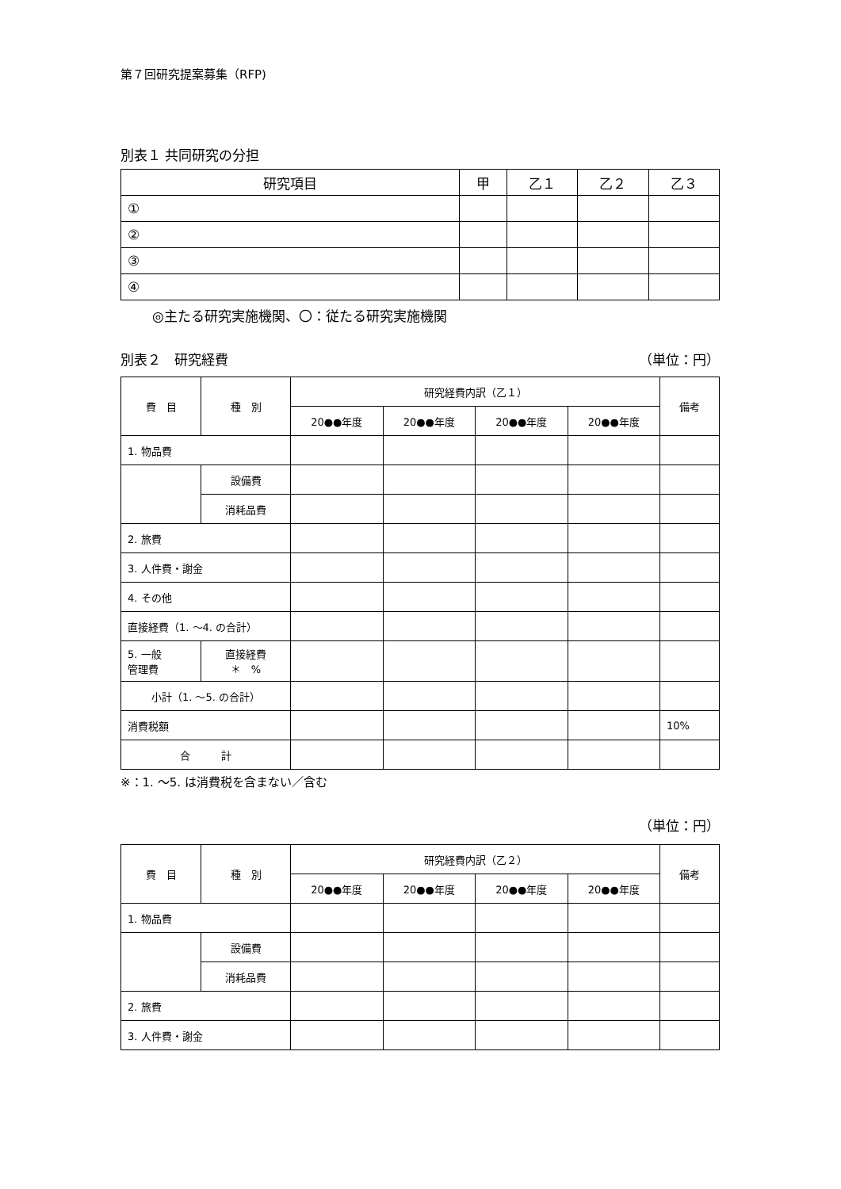第７回研究提案募集（RFP)
別表１ 共同研究の分担
| 研究項目 | 甲 | 乙１ | 乙２ | 乙３ |
| --- | --- | --- | --- | --- |
| ① | | | | |
| ② | | | | |
| ③ | | | | |
| ④ | | | | |
◎主たる研究実施機関、〇：従たる研究実施機関
別表２　研究経費 （単位：円）
| 費 目 | 種 別 | 研究経費内訳（乙１） | | | | 備考 |
| --- | --- | --- | --- | --- | --- | --- |
| | | 20●●年度 | 20●●年度 | 20●●年度 | 20●●年度 | |
| 1. 物品費 | | | | | | |
| | 設備費 | | | | | |
| | 消耗品費 | | | | | |
| 2. 旅費 | | | | | | |
| 3. 人件費・謝金 | | | | | | |
| 4. その他 | | | | | | |
| 直接経費（1. ～4. の合計） | | | | | | |
| 5. 一般 管理費 | 直接経費 ＊ % | | | | | |
| 小計（1. ～5. の合計） | | | | | | |
| 消費税額 | | | | | | 10% |
| 合 計 | | | | | | |
※：1. ～5. は消費税を含まない／含む
（単位：円）
| 費 目 | 種 別 | 研究経費内訳（乙２） | | | | 備考 |
| --- | --- | --- | --- | --- | --- | --- |
| | | 20●●年度 | 20●●年度 | 20●●年度 | 20●●年度 | |
| 1. 物品費 | | | | | | |
| | 設備費 | | | | | |
| | 消耗品費 | | | | | |
| 2. 旅費 | | | | | | |
| 3. 人件費・謝金 | | | | | | |